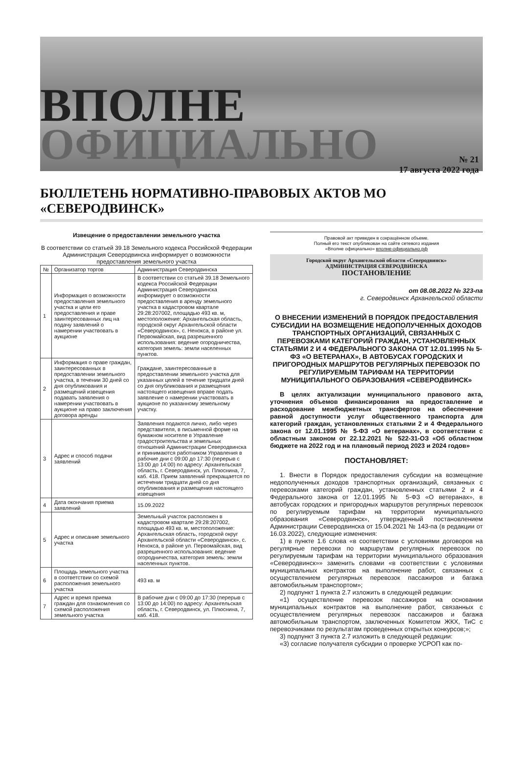ВПОЛНЕ
ОФИЦИАЛЬНО
№ 21
17 августа 2022 года
БЮЛЛЕТЕНЬ НОРМАТИВНО-ПРАВОВЫХ АКТОВ МО «СЕВЕРОДВИНСК»
Извещение о предоставлении земельного участка
В соответствии со статьей 39.18 Земельного кодекса Российской Федерации Администрация Северодвинска информирует о возможности предоставления земельного участка
| № | Организатор торгов | Администрация Северодвинска |
| 1 | Информация о возможности предоставления земельного участка и цели его предоставления и праве заинтересованных лиц на подачу заявлений о намерении участвовать в аукционе | В соответствии со статьей 39.18 Земельного кодекса Российской Федерации Администрация Северодвинска информирует о возможности предоставления в аренду земельного участка в кадастровом квартале 29:28:207002, площадью 493 кв. м, местоположение: Архангельская область, городской округ Архангельской области «Северодвинск», с. Ненокса, в районе ул. Первомайская, вид разрешенного использования: ведение огородничества, категория земель: земли населенных пунктов. |
| 2 | Информация о праве граждан, заинтересованных в предоставлении земельного участка, в течении 30 дней со дня опубликования и размещений извещения подавать заявления о намерении участвовать в аукционе на право заключения договора аренды | Граждане, заинтересованные в предоставлении земельного участка для указанных целей в течение тридцати дней со дня опубликования и размещения настоящего извещения вправе подать заявление о намерении участвовать в аукционе по указанному земельному участку. |
| 3 | Адрес и способ подачи заявлений | Заявления подаются лично, либо через представителя, в письменной форме на бумажном носителе в Управление градостроительства и земельных отношений Администрации Северодвинска и принимаются работником Управления в рабочие дни с 09:00 до 17:30 (перерыв с 13:00 до 14:00) по адресу: Архангельская область, г. Северодвинск, ул. Плюснина, 7, каб. 418. Прием заявлений прекращается по истечении тридцати дней со дня опубликования и размещения настоящего извещения |
| 4 | Дата окончания приема заявлений | 15.09.2022 |
| 5 | Адрес и описание земельного участка | Земельный участок расположен в кадастровом квартале 29:28:207002, площадью 493 кв. м, местоположение: Архангельская область, городской округ Архангельской области «Северодвинск», с. Ненокса, в районе ул. Первомайская, вид разрешенного использования: ведение огородничества, категория земель: земли населенных пунктов. |
| 6 | Площадь земельного участка в соответствии со схемой расположения земельного участка | 493 кв. м |
| 7 | Адрес и время приема граждан для ознакомления со схемой расположения земельного участка | В рабочие дни с 09:00 до 17:30 (перерыв с 13:00 до 14:00) по адресу: Архангельская область, г. Северодвинск, ул. Плюснина, 7, каб. 418. |
Правовой акт приведен в сокращённом объеме.
Полный его текст опубликован на сайте сетевого издания
«Вполне официально» вполне-официально.рф
Городской округ Архангельской области «Северодвинск»
АДМИНИСТРАЦИЯ СЕВЕРОДВИНСКА
ПОСТАНОВЛЕНИЕ
от 08.08.2022 № 323-па
г. Северодвинск Архангельской области
О ВНЕСЕНИИ ИЗМЕНЕНИЙ В ПОРЯДОК ПРЕДОСТАВЛЕНИЯ СУБСИДИИ НА ВОЗМЕЩЕНИЕ НЕДОПОЛУЧЕННЫХ ДОХОДОВ ТРАНСПОРТНЫХ ОРГАНИЗАЦИЙ, СВЯЗАННЫХ С ПЕРЕВОЗКАМИ КАТЕГОРИЙ ГРАЖДАН, УСТАНОВЛЕННЫХ СТАТЬЯМИ 2 И 4 ФЕДЕРАЛЬНОГО ЗАКОНА ОТ 12.01.1995 № 5-ФЗ «О ВЕТЕРАНАХ», В АВТОБУСАХ ГОРОДСКИХ И ПРИГОРОДНЫХ МАРШРУТОВ РЕГУЛЯРНЫХ ПЕРЕВОЗОК ПО РЕГУЛИРУЕМЫМ ТАРИФАМ НА ТЕРРИТОРИИ МУНИЦИПАЛЬНОГО ОБРАЗОВАНИЯ «СЕВЕРОДВИНСК»
В целях актуализации муниципального правового акта, уточнения объемов финансирования на предоставление и расходование межбюджетных трансфертов на обеспечение равной доступности услуг общественного транспорта для категорий граждан, установленных статьями 2 и 4 Федерального закона от 12.01.1995 № 5-ФЗ «О ветеранах», в соответствии с областным законом от 22.12.2021 № 522-31-ОЗ «Об областном бюджете на 2022 год и на плановый период 2023 и 2024 годов»
ПОСТАНОВЛЯЕТ:
1. Внести в Порядок предоставления субсидии на возмещение недополученных доходов транспортных организаций, связанных с перевозками категорий граждан, установленных статьями 2 и 4 Федерального закона от 12.01.1995 № 5-ФЗ «О ветеранах», в автобусах городских и пригородных маршрутов регулярных перевозок по регулируемым тарифам на территории муниципального образования «Северодвинск», утвержденный постановлением Администрации Северодвинска от 15.04.2021 № 143-па (в редакции от 16.03.2022), следующие изменения:
1) в пункте 1.6 слова «в соответствии с условиями договоров на регулярные перевозки по маршрутам регулярных перевозок по регулируемым тарифам на территории муниципального образования «Северодвинск»» заменить словами «в соответствии с условиями муниципальных контрактов на выполнение работ, связанных с осуществлением регулярных перевозок пассажиров и багажа автомобильным транспортом»;
2) подпункт 1 пункта 2.7 изложить в следующей редакции:
«1) осуществление перевозок пассажиров на основании муниципальных контрактов на выполнение работ, связанных с осуществлением регулярных перевозок пассажиров и багажа автомобильным транспортом, заключенных Комитетом ЖКХ, ТиС с перевозчиками по результатам проведенных открытых конкурсов;»;
3) подпункт 3 пункта 2.7 изложить в следующей редакции:
«3) согласие получателя субсидии о проверке УСРОП как по-